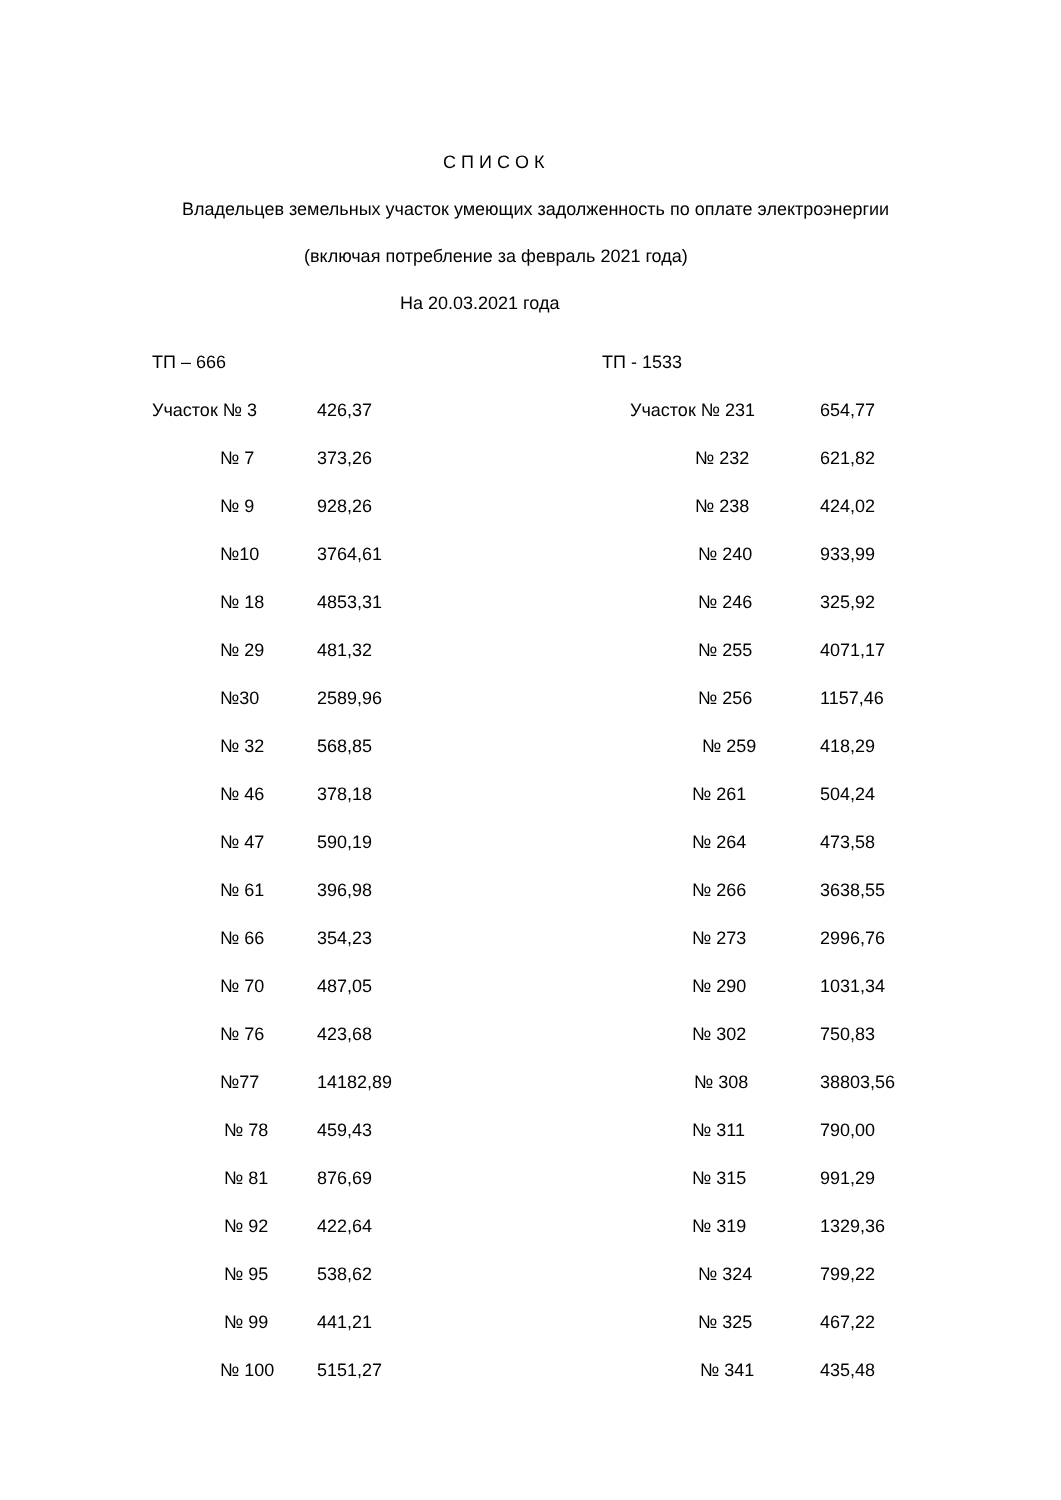С П И С О К
Владельцев земельных участок умеющих задолженность по оплате электроэнергии
(включая потребление за февраль 2021 года)
На 20.03.2021 года
| ТП – 666 | |
| Участок № 3 | 426,37 |
| № 7 | 373,26 |
| № 9 | 928,26 |
| №10 | 3764,61 |
| № 18 | 4853,31 |
| № 29 | 481,32 |
| №30 | 2589,96 |
| № 32 | 568,85 |
| № 46 | 378,18 |
| № 47 | 590,19 |
| № 61 | 396,98 |
| № 66 | 354,23 |
| № 70 | 487,05 |
| № 76 | 423,68 |
| №77 | 14182,89 |
| № 78 | 459,43 |
| № 81 | 876,69 |
| № 92 | 422,64 |
| № 95 | 538,62 |
| № 99 | 441,21 |
| № 100 | 5151,27 |
| ТП - 1533 | |
| Участок № 231 | 654,77 |
| № 232 | 621,82 |
| № 238 | 424,02 |
| № 240 | 933,99 |
| № 246 | 325,92 |
| № 255 | 4071,17 |
| № 256 | 1157,46 |
| № 259 | 418,29 |
| № 261 | 504,24 |
| № 264 | 473,58 |
| № 266 | 3638,55 |
| № 273 | 2996,76 |
| № 290 | 1031,34 |
| № 302 | 750,83 |
| № 308 | 38803,56 |
| № 311 | 790,00 |
| № 315 | 991,29 |
| № 319 | 1329,36 |
| № 324 | 799,22 |
| № 325 | 467,22 |
| № 341 | 435,48 |